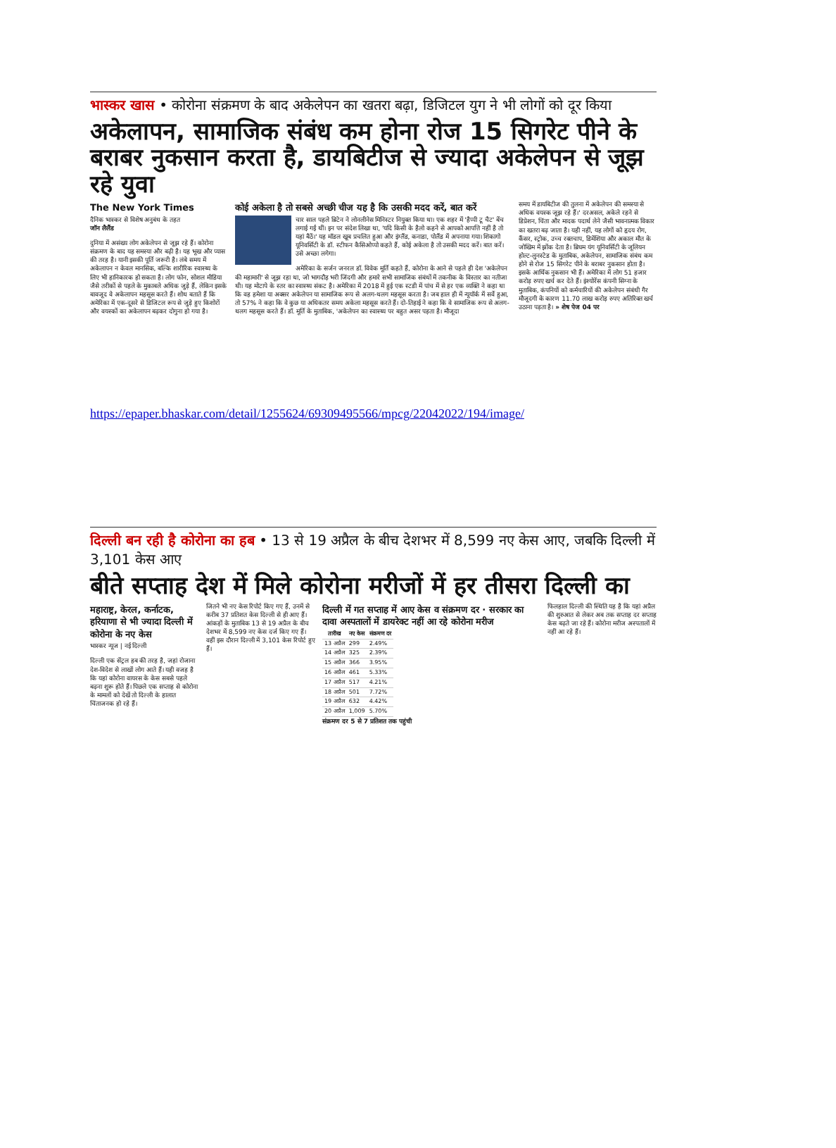भास्कर खास • कोरोना संक्रमण के बाद अकेलेपन का खतरा बढ़ा, डिजिटल युग ने भी लोगों को दूर किया
अकेलापन, सामाजिक संबंध कम होना रोज 15 सिगरेट पीने के बराबर नुकसान करता है, डायबिटीज से ज्यादा अकेलेपन से जूझ रहे युवा
The New York Times
दैनिक भास्कर से विशेष अनुबंध के तहत
जॉन लैलैंड
दुनिया में असंख्य लोग अकेलेपन से जूझ रहे हैं। कोरोना संक्रमण के बाद यह समस्या और बढ़ी है। यह भूख और प्यास की तरह है। यानी इसकी पूर्ति जरूरी है। लंबे समय में अकेलापन न केवल मानसिक, बल्कि शारीरिक स्वास्थ्य के लिए भी हानिकारक हो सकता है। लोग फोन, सोशल मीडिया जैसे तरीकों से पहले के मुकाबले अधिक जुड़े हैं, लेकिन इसके बावजूद वे अकेलापन महसूस करते हैं। शोध बताते हैं कि अमेरिका में एक-दूसरे से डिजिटल रूप से जुड़े हुए किशोरों और वयस्कों का अकेलापन बढ़कर दोगुना हो गया है।
कोई अकेला है तो सबसे अच्छी चीज यह है कि उसकी मदद करें, बात करें
चार साल पहले ब्रिटेन ने लोनलीनेस मिनिस्टर नियुक्त किया था। एक शहर में 'हैप्पी टू चैट' बेंच लगाई गईं थीं। इन पर संदेश लिखा था, 'यदि किसी के हैलो कहने से आपको आपत्ति नहीं है तो यहां बैठें।' यह मॉडल खूब प्रचलित हुआ और इंग्लैंड, कनाडा, पोलैंड में अपनाया गया। शिकागो यूनिवर्सिटी के डॉ. स्टीफन कैसिओप्पो कहते हैं, कोई अकेला है तो उसकी मदद करें। बात करें। उसे अच्छा लगेगा।
अमेरिका के सर्जन जनरल डॉ. विवेक मूर्ति कहते हैं, कोरोना के आने से पहले ही देश 'अकेलेपन की महामारी' से जूझ रहा था, जो भागदौड़ भरी जिंदगी और हमारे सभी सामाजिक संबंधों में तकनीक के विस्तार का नतीजा थी। यह मोटापे के स्तर का स्वास्थ्य संकट है। अमेरिका में 2018 में हुई एक स्टडी में पांच में से हर एक व्यक्ति ने कहा था कि वह हमेशा या अक्सर अकेलेपन या सामाजिक रूप से अलग-थलग महसूस करता है। जब हाल ही में न्यूयॉर्क में सर्वे हुआ, तो 57% ने कहा कि वे कुछ या अधिकतर समय अकेला महसूस करते हैं। दो-तिहाई ने कहा कि वे सामाजिक रूप से अलग-थलग महसूस करते हैं। डॉ. मूर्ति के मुताबिक, 'अकेलेपन का स्वास्थ्य पर बहुत असर पड़ता है। मौजूदा
समय में डायबिटीज की तुलना में अकेलेपन की समस्या से अधिक वयस्क जूझ रहे हैं।' दरअसल, अकेले रहने से डिप्रेशन, चिंता और मादक पदार्थ लेने जैसी भावनात्मक विकार का खतरा बढ़ जाता है। यही नहीं, यह लोगों को हृदय रोग, कैंसर, स्ट्रोक, उच्च रक्तचाप, डिमेंशिया और अकाल मौत के जोखिम में झोंक देता है। ब्रिघम यंग यूनिवर्सिटी के जूलियन होल्ट-लुनस्टेड के मुताबिक, अकेलेपन, सामाजिक संबंध कम होने से रोज 15 सिगरेट पीने के बराबर नुकसान होता है। इसके आर्थिक नुकसान भी हैं। अमेरिका में लोग 51 हजार करोड़ रुपए खर्च कर देते हैं। इंश्योरेंस कंपनी सिग्ना के मुताबिक, कंपनियों को कर्मचारियों की अकेलेपन संबंधी गैर मौजूदगी के कारण 11.70 लाख करोड़ रुपए अतिरिक्त खर्च उठाना पड़ता है। » शेष पेज 04 पर
https://epaper.bhaskar.com/detail/1255624/69309495566/mpcg/22042022/194/image/
दिल्ली बन रही है कोरोना का हब • 13 से 19 अप्रैल के बीच देशभर में 8,599 नए केस आए, जबकि दिल्ली में 3,101 केस आए
बीते सप्ताह देश में मिले कोरोना मरीजों में हर तीसरा दिल्ली का
महाराष्ट्र, केरल, कर्नाटक, हरियाणा से भी ज्यादा दिल्ली में कोरोना के नए केस
भास्कर न्यूज | नई दिल्ली
दिल्ली एक सेंट्रल हब की तरह है, जहां रोजाना देश-विदेश से लाखों लोग आते हैं। यही वजह है कि यहां कोरोना वायरस के केस सबसे पहले बढ़ना शुरू होते हैं। पिछले एक सप्ताह से कोरोना के मामलों को देखें तो दिल्ली के हालात चिंताजनक हो रहे हैं।
जितने भी नए केस रिपोर्ट किए गए हैं, उनमें से करीब 37 प्रतिशत केस दिल्ली से ही आए हैं। आंकड़ों के मुताबिक 13 से 19 अप्रैल के बीच देशभर में 8,599 नए केस दर्ज किए गए हैं। वहीं इस दौरान दिल्ली में 3,101 केस रिपोर्ट हुए हैं।
दिल्ली में गत सप्ताह में आए केस व संक्रमण दर · सरकार का दावा अस्पतालों में डायरेक्ट नहीं आ रहे कोरोना मरीज
| तारीख | नए केस | संक्रमण दर |
| --- | --- | --- |
| 13 अप्रैल | 299 | 2.49% |
| 14 अप्रैल | 325 | 2.39% |
| 15 अप्रैल | 366 | 3.95% |
| 16 अप्रैल | 461 | 5.33% |
| 17 अप्रैल | 517 | 4.21% |
| 18 अप्रैल | 501 | 7.72% |
| 19 अप्रैल | 632 | 4.42% |
| 20 अप्रैल | 1,009 | 5.70% |
संक्रमण दर 5 से 7 प्रतिशत तक पहुंची
फिलहाल दिल्ली की स्थिति यह है कि यहां अप्रैल की शुरुआत से लेकर अब तक सप्ताह दर सप्ताह केस बढ़ते जा रहे हैं। कोरोना मरीज अस्पतालों में नहीं आ रहे हैं।